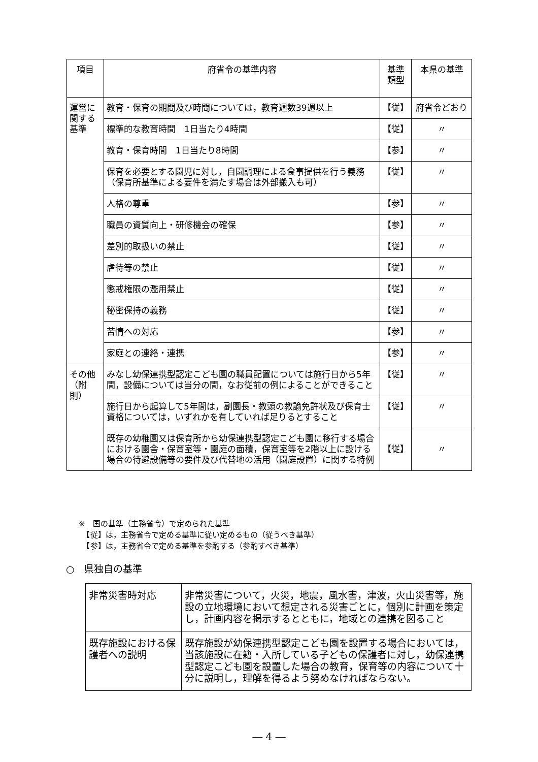| 項目 | 府省令の基準内容 | 基準 類型 | 本県の基準 |
| --- | --- | --- | --- |
| 運営に関する基準 | 教育・保育の期間及び時間については，教育週数39週以上 | 【従】 | 府省令どおり |
| | 標準的な教育時間 1日当たり4時間 | 【従】 | 〃 |
| | 教育・保育時間 1日当たり8時間 | 【参】 | 〃 |
| | 保育を必要とする園児に対し，自園調理による食事提供を行う義務（保育所基準による要件を満たす場合は外部搬入も可） | 【従】 | 〃 |
| | 人格の尊重 | 【参】 | 〃 |
| | 職員の資質向上・研修機会の確保 | 【参】 | 〃 |
| | 差別的取扱いの禁止 | 【従】 | 〃 |
| | 虐待等の禁止 | 【従】 | 〃 |
| | 懲戒権限の濫用禁止 | 【従】 | 〃 |
| | 秘密保持の義務 | 【従】 | 〃 |
| | 苦情への対応 | 【参】 | 〃 |
| | 家庭との連絡・連携 | 【参】 | 〃 |
| その他（附則） | みなし幼保連携型認定こども園の職員配置については施行日から5年間，設備については当分の間，なお従前の例によることができること | 【従】 | 〃 |
| | 施行日から起算して5年間は，副園長・教頭の教諭免許状及び保育士資格については，いずれかを有していれば足りるとすること | 【従】 | 〃 |
| | 既存の幼稚園又は保育所から幼保連携型認定こども園に移行する場合における園舎・保育室等・園庭の面積，保育室等を2階以上に設ける場合の待避設備等の要件及び代替地の活用（園庭設置）に関する特例 | 【従】 | 〃 |
※　国の基準（主務省令）で定められた基準
　【従】は，主務省令で定める基準に従い定めるもの（従うべき基準）
　【参】は，主務省令で定める基準を参酌する（参酌すべき基準）
○　県独自の基準
| 非常災害時対応 | 非常災害について，火災，地震，風水害，津波，火山災害等，施設の立地環境において想定される災害ごとに，個別に計画を策定し，計画内容を掲示するとともに，地域との連携を図ること |
| 既存施設における保護者への説明 | 既存施設が幼保連携型認定こども園を設置する場合においては，当該施設に在籍・入所している子どもの保護者に対し，幼保連携型認定こども園を設置した場合の教育，保育等の内容について十分に説明し，理解を得るよう努めなければならない。 |
― 4 ―